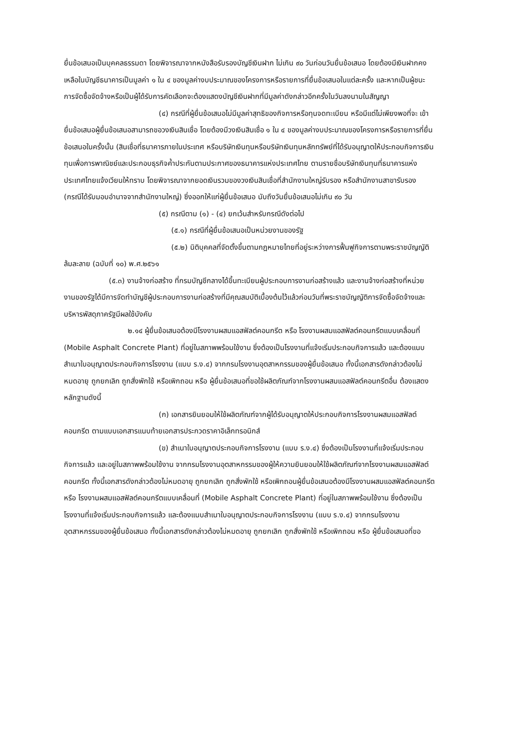ยื่นข้อเสนอเป็นบุคคลธรรมดา โดยพิจารณาจากหนังสือรับรองบัญชีเงินฝาก ไม่เกิน ๙๐ วันก่อนวันยื่นข้อเสนอ โดยต้องมีเงินฝากคงเหลือในบัญชีธนาคารเป็นมูลค่า ๑ ใน ๔ ของมูลค่างบประมาณของโครงการหรือรายการที่ยื่นข้อเสนอในแต่ละครั้ง และหากเป็นผู้ชนะการจัดซื้อจัดจ้างหรือเป็นผู้ได้รับการคัดเลือกจะต้องแสดงบัญชีเงินฝากที่มีมูลค่าดังกล่าวอีกครั้งในวันลงนามในสัญญา
(๔) กรณีที่ผู้ยื่นข้อเสนอไม่มีมูลค่าสุทธิของกิจการหรือทุนจดทะเบียน หรือมีแต่ไม่เพียงพอที่จะ เข้ายื่นข้อเสนอผู้ยื่นข้อเสนอสามารถขอวงเงินสินเชื่อ โดยต้องมีวงเงินสินเชื่อ ๑ ใน ๔ ของมูลค่างบประมาณของโครงการหรือรายการที่ยื่นข้อเสนอในครั้งนั้น (สินเชื่อที่ธนาคารภายในประเทศ หรือบริษัทเงินทุนหรือบริษัทเงินทุนหลักทรัพย์ที่ได้รับอนุญาตให้ประกอบกิจการเงินทุนเพื่อการพาณิชย์และประกอบธุรกิจค้ำประกันตามประกาศของธนาคารแห่งประเทศไทย ตามรายชื่อบริษัทเงินทุนที่ธนาคารแห่งประเทศไทยแจ้งเวียนให้ทราบ โดยพิจารณาจากยอดเงินรวมของวงเงินสินเชื่อที่สำนักงานใหญ่รับรอง หรือสำนักงานสาขารับรอง (กรณีได้รับมอบอำนาจจากสำนักงานใหญ่) ซึ่งออกให้แก่ผู้ยื่นข้อเสนอ นับถึงวันยื่นข้อเสนอไม่เกิน ๙๐ วัน
(๕) กรณีตาม (๑) - (๔) ยกเว้นสำหรับกรณีดังต่อไป
(๕.๑) กรณีที่ผู้ยื่นข้อเสนอเป็นหน่วยงานของรัฐ
(๕.๒) นิติบุคคลที่จัดตั้งขึ้นตามกฎหมายไทยที่อยู่ระหว่างการฟื้นฟูกิจการตามพระราชบัญญัติล้มละลาย (ฉบับที่ ๑๐) พ.ศ.๒๕๖๑
(๕.๓) งานจ้างก่อสร้าง ที่กรมบัญชีกลางได้ขึ้นทะเบียนผู้ประกอบการงานก่อสร้างแล้ว และงานจ้างก่อสร้างที่หน่วยงานของรัฐได้มีการจัดทำบัญชีผู้ประกอบการงานก่อสร้างที่มีคุณสมบัติเบื้องต้นไว้แล้วก่อนวันที่พระราชบัญญัติการจัดซื้อจัดจ้างและบริหารพัสดุภาครัฐมีผลใช้บังคับ
๒.๑๔ ผู้ยื่นข้อเสนอต้องมีโรงงานผสมแอสฟัลต์คอนกรีต หรือ โรงงานผสมแอสฟัลต์คอนกรีตแบบเคลื่อนที่ (Mobile Asphalt Concrete Plant) ที่อยู่ในสภาพพร้อมใช้งาน ซึ่งต้องเป็นโรงงานที่แจ้งเริ่มประกอบกิจการแล้ว และต้องแนบสำเนาใบอนุญาตประกอบกิจการโรงงาน (แบบ ร.ง.๔) จากกรมโรงงานอุตสาหกรรมของผู้ยื่นข้อเสนอ ทั้งนี้เอกสารดังกล่าวต้องไม่หมดอายุ ถูกยกเลิก ถูกสั่งพักใช้ หรือเพิกถอน หรือ ผู้ยื่นข้อเสนอที่ขอใช้ผลิตภัณฑ์จากโรงงานผสมแอสฟัลต์คอนกรีตอื่น ต้องแสดงหลักฐานดังนี้
(ก) เอกสารยินยอมให้ใช้ผลิตภัณฑ์จากผู้ได้รับอนุญาตให้ประกอบกิจการโรงงานผสมแอสฟัลต์คอนกรีต ตามแบบเอกสารแนบท้ายเอกสารประกวดราคาอิเล็กทรอนิกส์
(ข) สำเนาใบอนุญาตประกอบกิจการโรงงาน (แบบ ร.ง.๔) ซึ่งต้องเป็นโรงงานที่แจ้งเริ่มประกอบกิจการแล้ว และอยู่ในสภาพพร้อมใช้งาน จากกรมโรงงานอุตสาหกรรมของผู้ให้ความยินยอมให้ใช้ผลิตภัณฑ์จากโรงงานผสมแอสฟัลต์คอนกรีต ทั้งนี้เอกสารดังกล่าวต้องไม่หมดอายุ ถูกยกเลิก ถูกสั่งพักใช้ หรือเพิกถอนผู้ยื่นข้อเสนอต้องมีโรงงานผสมแอสฟัลต์คอนกรีต หรือ โรงงานผสมแอสฟัลต์คอนกรีตแบบเคลื่อนที่ (Mobile Asphalt Concrete Plant) ที่อยู่ในสภาพพร้อมใช้งาน ซึ่งต้องเป็นโรงงานที่แจ้งเริ่มประกอบกิจการแล้ว และต้องแนบสำเนาใบอนุญาตประกอบกิจการโรงงาน (แบบ ร.ง.๔) จากกรมโรงงานอุตสาหกรรมของผู้ยื่นข้อเสนอ ทั้งนี้เอกสารดังกล่าวต้องไม่หมดอายุ ถูกยกเลิก ถูกสั่งพักใช้ หรือเพิกถอน หรือ ผู้ยื่นข้อเสนอที่ขอ